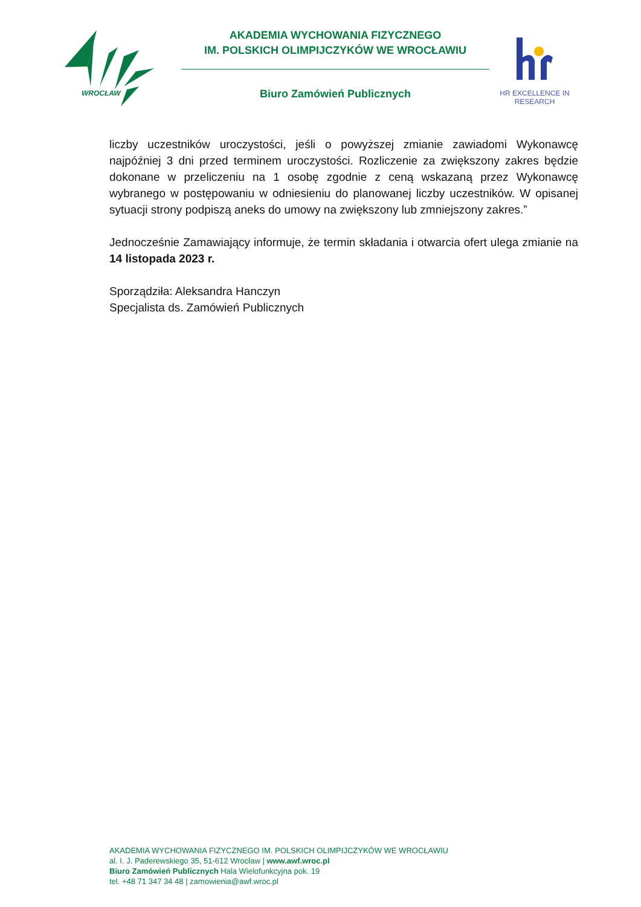WROCŁAW
AKADEMIA WYCHOWANIA FIZYCZNEGO
IM. POLSKICH OLIMPIJCZYKÓW WE WROCŁAWIU
Biuro Zamówień Publicznych
HR EXCELLENCE IN RESEARCH
liczby uczestników uroczystości, jeśli o powyższej zmianie zawiadomi Wykonawcę najpóźniej 3 dni przed terminem uroczystości. Rozliczenie za zwiększony zakres będzie dokonane w przeliczeniu na 1 osobę zgodnie z ceną wskazaną przez Wykonawcę wybranego w postępowaniu w odniesieniu do planowanej liczby uczestników. W opisanej sytuacji strony podpiszą aneks do umowy na zwiększony lub zmniejszony zakres.”
Jednocześnie Zamawiający informuje, że termin składania i otwarcia ofert ulega zmianie na 14 listopada 2023 r.
Sporządziła: Aleksandra Hanczyn
Specjalista ds. Zamówień Publicznych
AKADEMIA WYCHOWANIA FIZYCZNEGO IM. POLSKICH OLIMPIJCZYKÓW WE WROCŁAWIU
al. I. J. Paderewskiego 35, 51-612 Wrocław | www.awf.wroc.pl
Biuro Zamówień Publicznych Hala Wielofunkcyjna pok. 19
tel. +48 71 347 34 48 | zamowienia@awf.wroc.pl